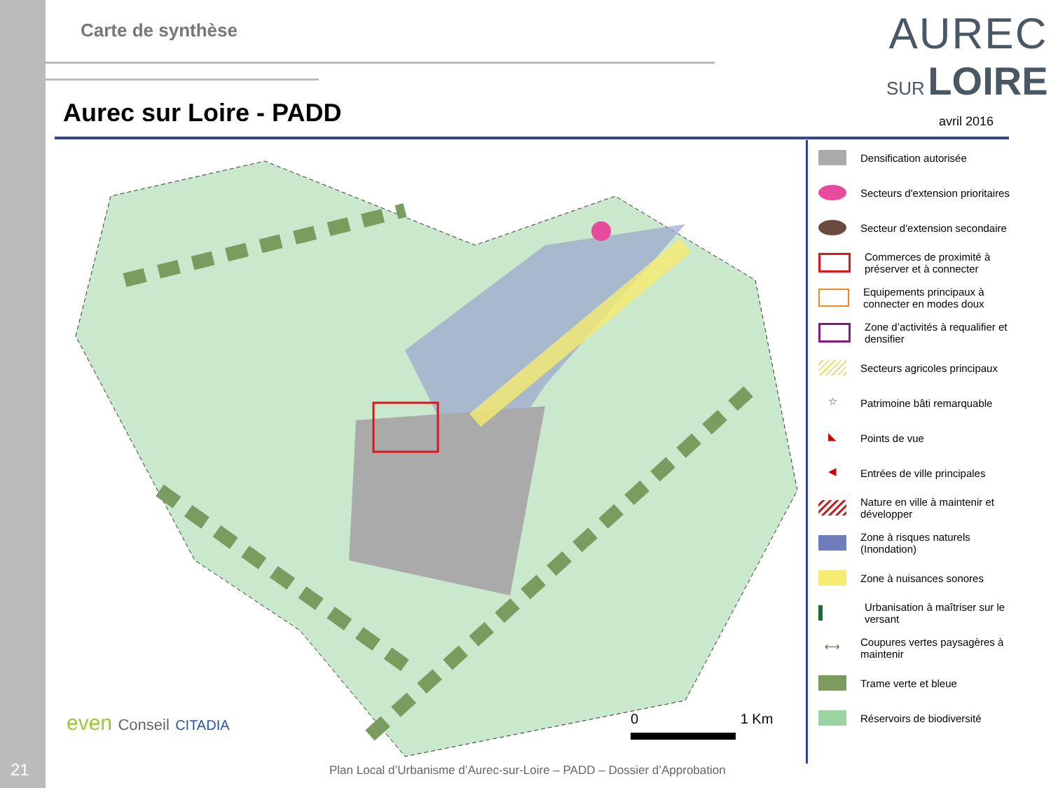21
Carte de synthèse
AUREC
SUR LOIRE
Aurec sur Loire - PADD avril 2016
even Conseil CITADIA 0 1 Km
Densification autorisée
Secteurs d'extension prioritaires
Secteur d'extension secondaire
Commerces de proximité à préserver et à connecter
Equipements principaux à connecter en modes doux
Zone d’activités à requalifier et densifier
Secteurs agricoles principaux
☆
Patrimoine bâti remarquable
◣
Points de vue
◀
Entrées de ville principales
Nature en ville à maintenir et développer
Zone à risques naturels (Inondation)
Zone à nuisances sonores
Urbanisation à maîtriser sur le versant
⟷
Coupures vertes paysagères à maintenir
Trame verte et bleue
Réservoirs de biodiversité
Plan Local d’Urbanisme d’Aurec-sur-Loire – PADD – Dossier d’Approbation